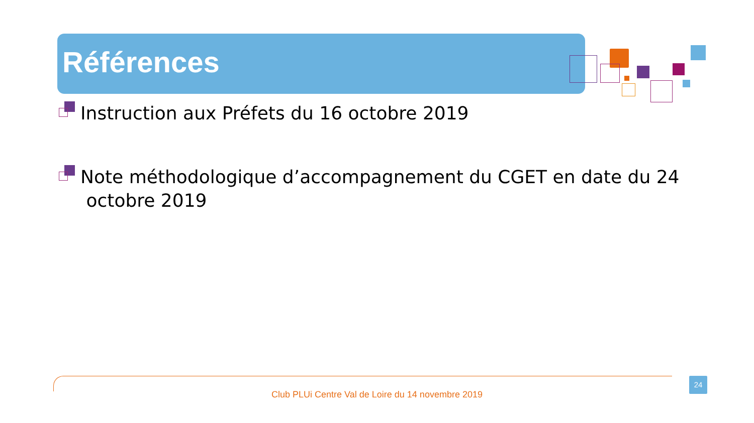Références
Instruction aux Préfets du 16 octobre 2019
Note méthodologique d’accompagnement du CGET en date du 24
octobre 2019
Club PLUi Centre Val de Loire du 14 novembre 2019
24